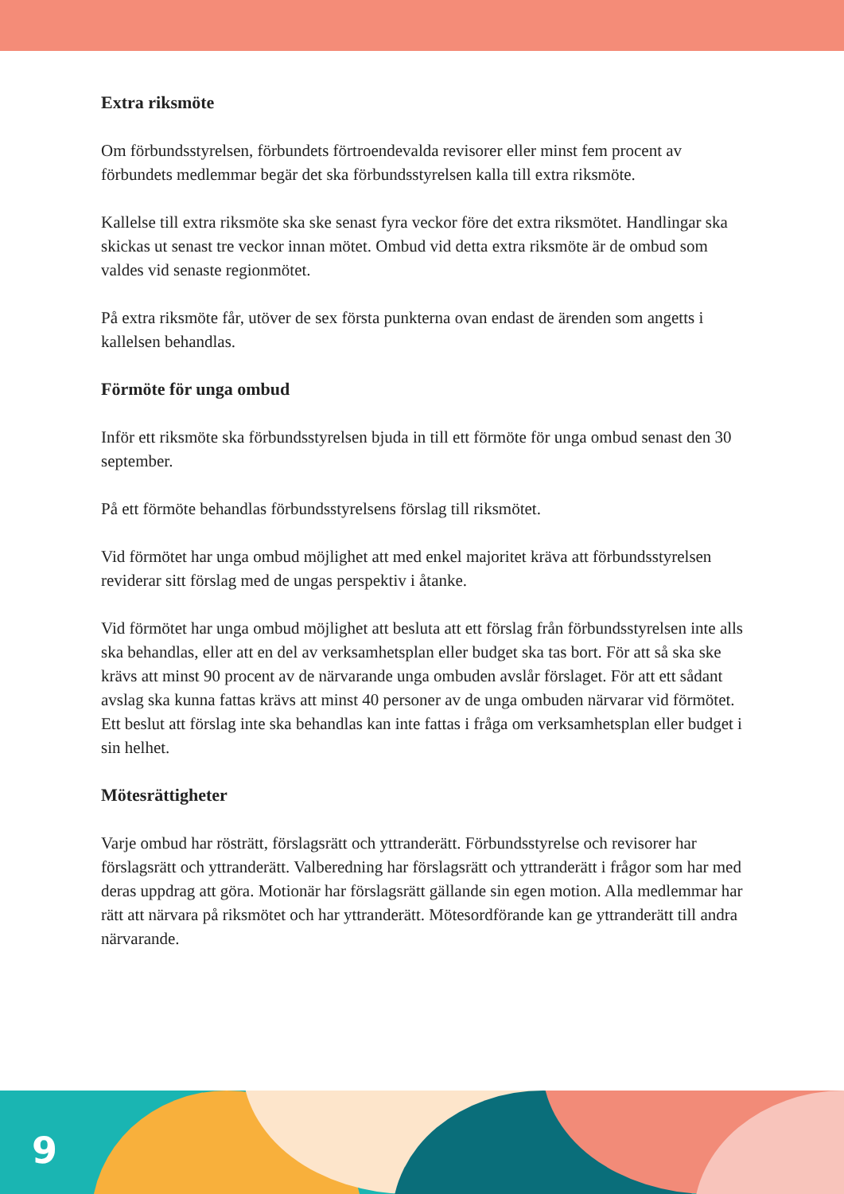Extra riksmöte
Om förbundsstyrelsen, förbundets förtroendevalda revisorer eller minst fem procent av förbundets medlemmar begär det ska förbundsstyrelsen kalla till extra riksmöte.
Kallelse till extra riksmöte ska ske senast fyra veckor före det extra riksmötet. Handlingar ska skickas ut senast tre veckor innan mötet. Ombud vid detta extra riksmöte är de ombud som valdes vid senaste regionmötet.
På extra riksmöte får, utöver de sex första punkterna ovan endast de ärenden som angetts i kallelsen behandlas.
Förmöte för unga ombud
Inför ett riksmöte ska förbundsstyrelsen bjuda in till ett förmöte för unga ombud senast den 30 september.
På ett förmöte behandlas förbundsstyrelsens förslag till riksmötet.
Vid förmötet har unga ombud möjlighet att med enkel majoritet kräva att förbundsstyrelsen reviderar sitt förslag med de ungas perspektiv i åtanke.
Vid förmötet har unga ombud möjlighet att besluta att ett förslag från förbundsstyrelsen inte alls ska behandlas, eller att en del av verksamhetsplan eller budget ska tas bort. För att så ska ske krävs att minst 90 procent av de närvarande unga ombuden avslår förslaget. För att ett sådant avslag ska kunna fattas krävs att minst 40 personer av de unga ombuden närvarar vid förmötet. Ett beslut att förslag inte ska behandlas kan inte fattas i fråga om verksamhetsplan eller budget i sin helhet.
Mötesrättigheter
Varje ombud har rösträtt, förslagsrätt och yttranderätt. Förbundsstyrelse och revisorer har förslagsrätt och yttranderätt. Valberedning har förslagsrätt och yttranderätt i frågor som har med deras uppdrag att göra. Motionär har förslagsrätt gällande sin egen motion. Alla medlemmar har rätt att närvara på riksmötet och har yttranderätt. Mötesordförande kan ge yttranderätt till andra närvarande.
9